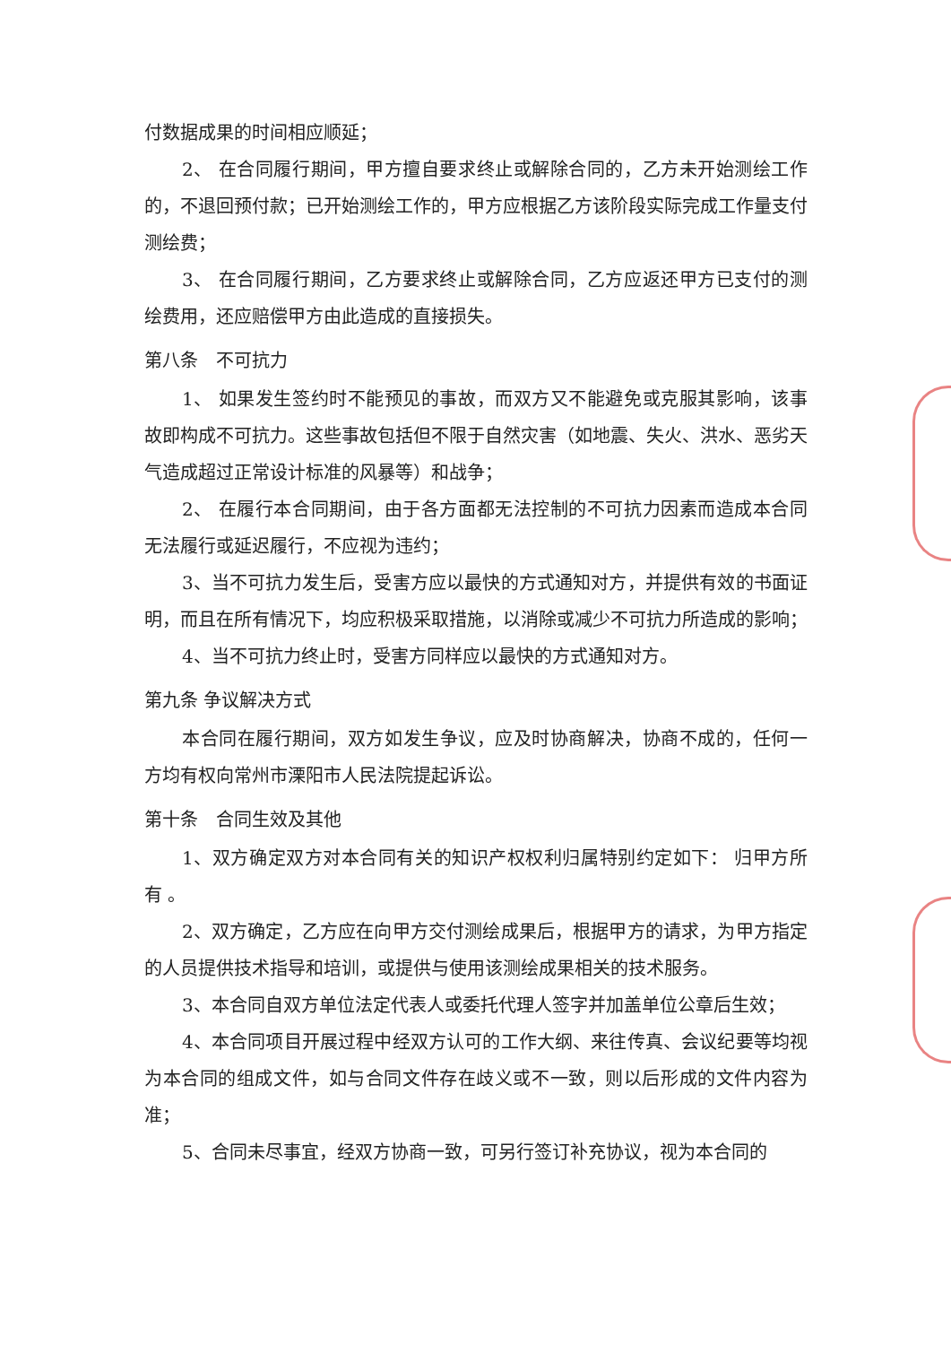付数据成果的时间相应顺延；
2、 在合同履行期间，甲方擅自要求终止或解除合同的，乙方未开始测绘工作的，不退回预付款；已开始测绘工作的，甲方应根据乙方该阶段实际完成工作量支付测绘费；
3、 在合同履行期间，乙方要求终止或解除合同，乙方应返还甲方已支付的测绘费用，还应赔偿甲方由此造成的直接损失。
第八条　不可抗力
1、 如果发生签约时不能预见的事故，而双方又不能避免或克服其影响，该事故即构成不可抗力。这些事故包括但不限于自然灾害（如地震、失火、洪水、恶劣天气造成超过正常设计标准的风暴等）和战争；
2、 在履行本合同期间，由于各方面都无法控制的不可抗力因素而造成本合同无法履行或延迟履行，不应视为违约；
3、当不可抗力发生后，受害方应以最快的方式通知对方，并提供有效的书面证明，而且在所有情况下，均应积极采取措施，以消除或减少不可抗力所造成的影响；
4、当不可抗力终止时，受害方同样应以最快的方式通知对方。
第九条 争议解决方式
本合同在履行期间，双方如发生争议，应及时协商解决，协商不成的，任何一方均有权向常州市溧阳市人民法院提起诉讼。
第十条　合同生效及其他
1、双方确定双方对本合同有关的知识产权权利归属特别约定如下： 归甲方所有 。
2、双方确定，乙方应在向甲方交付测绘成果后，根据甲方的请求，为甲方指定的人员提供技术指导和培训，或提供与使用该测绘成果相关的技术服务。
3、本合同自双方单位法定代表人或委托代理人签字并加盖单位公章后生效；
4、本合同项目开展过程中经双方认可的工作大纲、来往传真、会议纪要等均视为本合同的组成文件，如与合同文件存在歧义或不一致，则以后形成的文件内容为准；
5、合同未尽事宜，经双方协商一致，可另行签订补充协议，视为本合同的